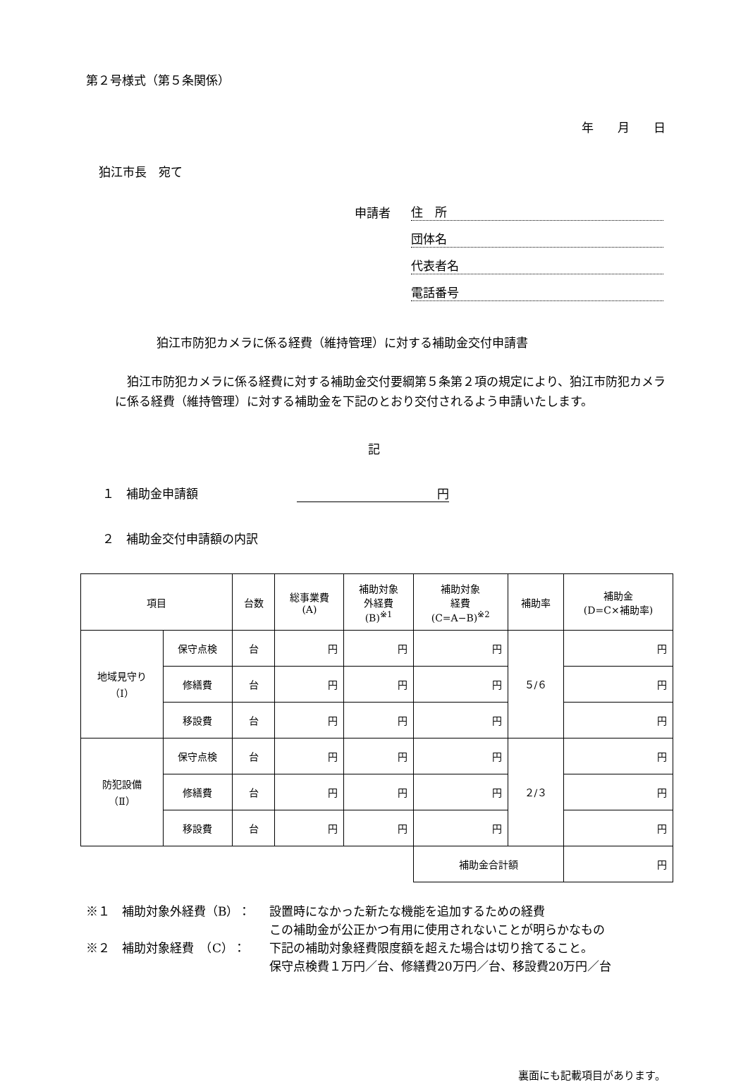第２号様式（第５条関係）
年　　月　　日
狛江市長　宛て
申請者 住　所
団体名
代表者名
電話番号
狛江市防犯カメラに係る経費（維持管理）に対する補助金交付申請書
狛江市防犯カメラに係る経費に対する補助金交付要綱第５条第２項の規定により、狛江市防犯カメラに係る経費（維持管理）に対する補助金を下記のとおり交付されるよう申請いたします。
記
１　補助金申請額 円
２　補助金交付申請額の内訳
| 項目 | | 台数 | 総事業費 (A) | 補助対象 外経費 (B)<sup>※1</sup> | 補助対象 経費 (C=A−B)<sup>※2</sup> | 補助率 | 補助金 (D=C×補助率) |
| 地域見守り （Ⅰ） | 保守点検 | 台 | 円 | 円 | 円 | ５/６ | 円 |
| | 修繕費 | 台 | 円 | 円 | 円 | | 円 |
| | 移設費 | 台 | 円 | 円 | 円 | | 円 |
| 防犯設備 （Ⅱ） | 保守点検 | 台 | 円 | 円 | 円 | ２/３ | 円 |
| | 修繕費 | 台 | 円 | 円 | 円 | | 円 |
| | 移設費 | 台 | 円 | 円 | 円 | | 円 |
| | | | | | 補助金合計額 | | 円 |
※１　補助対象外経費（B）： 設置時になかった新たな機能を追加するための経費
この補助金が公正かつ有用に使用されないことが明らかなもの
※２　補助対象経費　（C）： 下記の補助対象経費限度額を超えた場合は切り捨てること。
保守点検費１万円／台、修繕費20万円／台、移設費20万円／台
裏面にも記載項目があります。